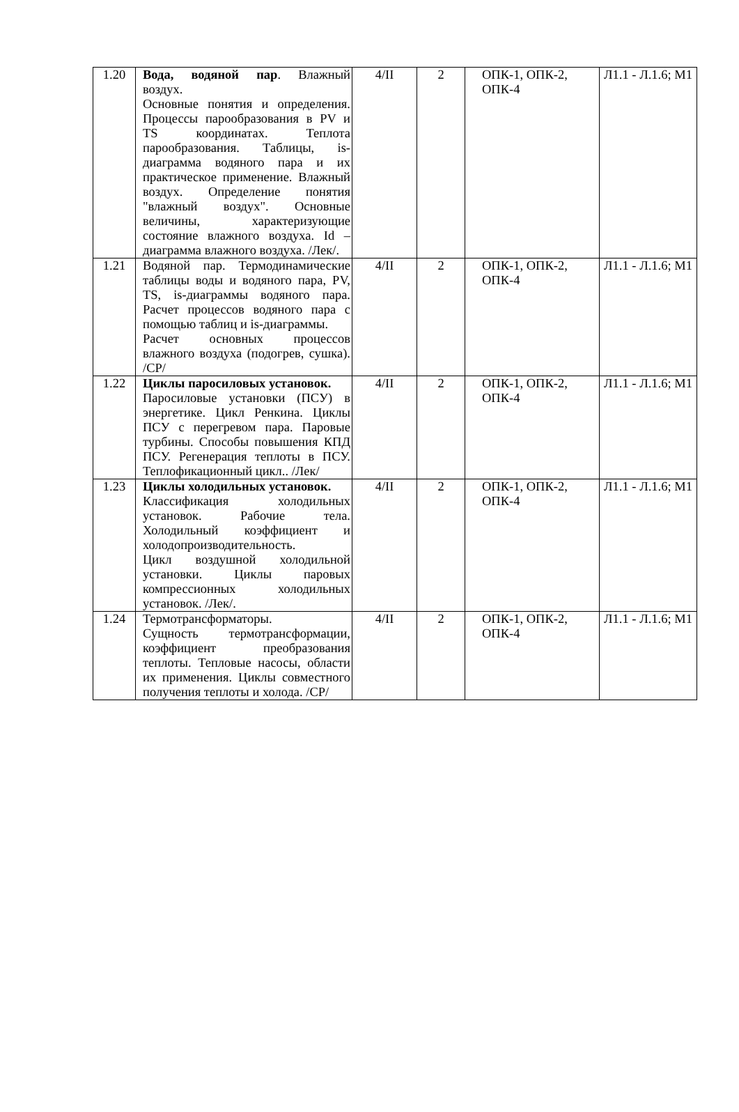| 1.20 | Вода, водяной пар . Влажный воздух. Основные понятия и определения. Процессы парообразования в PV и TS координатах. Теплота парообразования. Таблицы, is-диаграмма водяного пара и их практическое применение. Влажный воздух. Определение понятия "влажный воздух". Основные величины, характеризующие состояние влажного воздуха. Id – диаграмма влажного воздуха. /Лек/. | 4/II | 2 | ОПК-1, ОПК-2, ОПК-4 | Л1.1 - Л.1.6; М1 |
| 1.21 | Водяной пар. Термодинамические таблицы воды и водяного пара, PV, TS, is-диаграммы водяного пара. Расчет процессов водяного пара с помощью таблиц и is-диаграммы. Расчет основных процессов влажного воздуха (подогрев, сушка). /СР/ | 4/II | 2 | ОПК-1, ОПК-2, ОПК-4 | Л1.1 - Л.1.6; М1 |
| 1.22 | Циклы паросиловых установок. Паросиловые установки (ПСУ) в энергетике. Цикл Ренкина. Циклы ПСУ с перегревом пара. Паровые турбины. Способы повышения КПД ПСУ. Регенерация теплоты в ПСУ. Теплофикационный цикл.. /Лек/ | 4/II | 2 | ОПК-1, ОПК-2, ОПК-4 | Л1.1 - Л.1.6; М1 |
| 1.23 | Циклы холодильных установок. Классификация холодильных установок. Рабочие тела. Холодильный коэффициент и холодопроизводительность. Цикл воздушной холодильной установки. Циклы паровых компрессионных холодильных установок. /Лек/. | 4/II | 2 | ОПК-1, ОПК-2, ОПК-4 | Л1.1 - Л.1.6; М1 |
| 1.24 | Термотрансформаторы. Сущность термотрансформации, коэффициент преобразования теплоты. Тепловые насосы, области их применения. Циклы совместного получения теплоты и холода. /СР/ | 4/II | 2 | ОПК-1, ОПК-2, ОПК-4 | Л1.1 - Л.1.6; М1 |